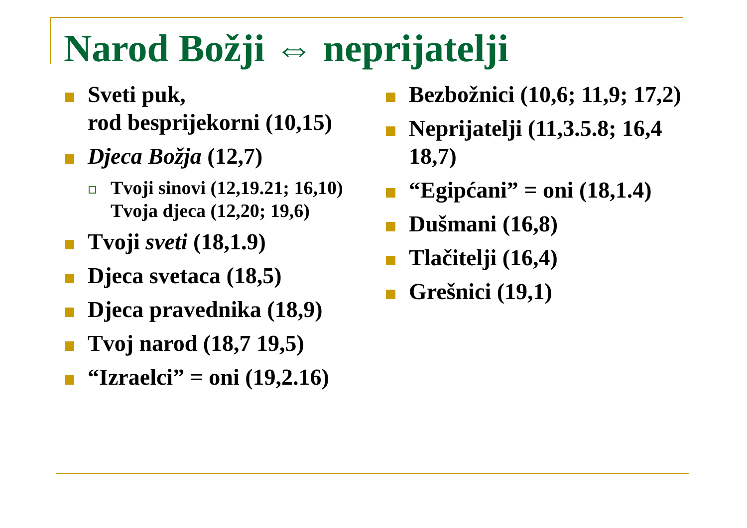Narod Božji ⇔ neprijatelji
Sveti puk,
rod besprijekorni (10,15)
Djeca Božja (12,7)
Tvoji sinovi (12,19.21; 16,10) Tvoja djeca (12,20; 19,6)
Tvoji sveti (18,1.9)
Djeca svetaca (18,5)
Djeca pravednika (18,9)
Tvoj narod (18,7 19,5)
“Izraelci” = oni (19,2.16)
Bezbožnici (10,6; 11,9; 17,2)
Neprijatelji (11,3.5.8; 16,4 18,7)
“Egipćani” = oni (18,1.4)
Dušmani (16,8)
Tlačitelji (16,4)
Grešnici (19,1)